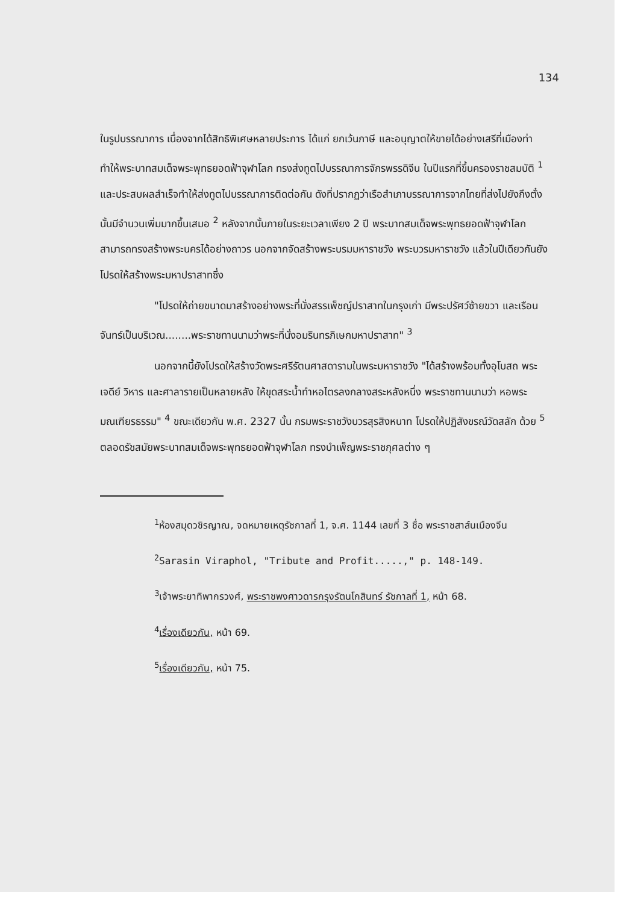134
ในรูปบรรณาการ เนื่องจากได้สิทธิพิเศษหลายประการ ได้แก่ ยกเว้นภาษี และอนุญาตให้ขายได้อย่างเสรีที่เมืองท่า ทำให้พระบาทสมเด็จพระพุทธยอดฟ้าจุฬาโลก ทรงส่งทูตไปบรรณาการจักรพรรดิจีน ในปีแรกที่ขึ้นครองราชสมบัติ <sup>1</sup> และประสบผลสำเร็จทำให้ส่งทูตไปบรรณาการติดต่อกัน ดังที่ปรากฏว่าเรือสำเภาบรรณาการจากไทยที่ส่งไปยังกึงตั๋งนั้นมีจำนวนเพิ่มมากขึ้นเสมอ <sup>2</sup> หลังจากนั้นภายในระยะเวลาเพียง 2 ปี พระบาทสมเด็จพระพุทธยอดฟ้าจุฬาโลก สามารถทรงสร้างพระนครได้อย่างถาวร นอกจากจัดสร้างพระบรมมหาราชวัง พระบวรมหาราชวัง แล้วในปีเดียวกันยังโปรดให้สร้างพระมหาปราสาทซึ่ง
"โปรดให้ถ่ายขนาดมาสร้างอย่างพระที่นั่งสรรเพ็ชญ์ปราสาทในกรุงเก่า มีพระปรัศว์ซ้ายขวา และเรือนจันทร์เป็นบริเวณ........พระราชทานนามว่าพระที่นั่งอมรินทรภิเษกมหาปราสาท" <sup>3</sup>
นอกจากนี้ยังโปรดให้สร้างวัดพระศรีรัตนศาสดารามในพระมหาราชวัง "ได้สร้างพร้อมทั้งอุโบสถ พระเจดีย์ วิหาร และศาลารายเป็นหลายหลัง ให้ขุดสระน้ำทำหอไตรลงกลางสระหลังหนึ่ง พระราชทานนามว่า หอพระมณเฑียรธรรม" <sup>4</sup> ขณะเดียวกัน พ.ศ. 2327 นั้น กรมพระราชวังบวรสุรสิงหนาท โปรดให้ปฏิสังขรณ์วัดสลัก ด้วย <sup>5</sup> ตลอดรัชสมัยพระบาทสมเด็จพระพุทธยอดฟ้าจุฬาโลก ทรงบำเพ็ญพระราชกุศลต่าง ๆ
<sup>1</sup> ห้องสมุดวชิรญาณ, จดหมายเหตุรัชกาลที่ 1, จ.ศ. 1144 เลขที่ 3 ชื่อ พระราชสาส์นเมืองจีน
<sup>2</sup> Sarasin Viraphol, "Tribute and Profit.....," p. 148-149.
<sup>3</sup> เจ้าพระยาทิพากรวงศ์, พระราชพงศาวดารกรุงรัตนโกสินทร์ รัชกาลที่ 1, หน้า 68.
<sup>4</sup> เรื่องเดียวกัน, หน้า 69.
<sup>5</sup> เรื่องเดียวกัน, หน้า 75.